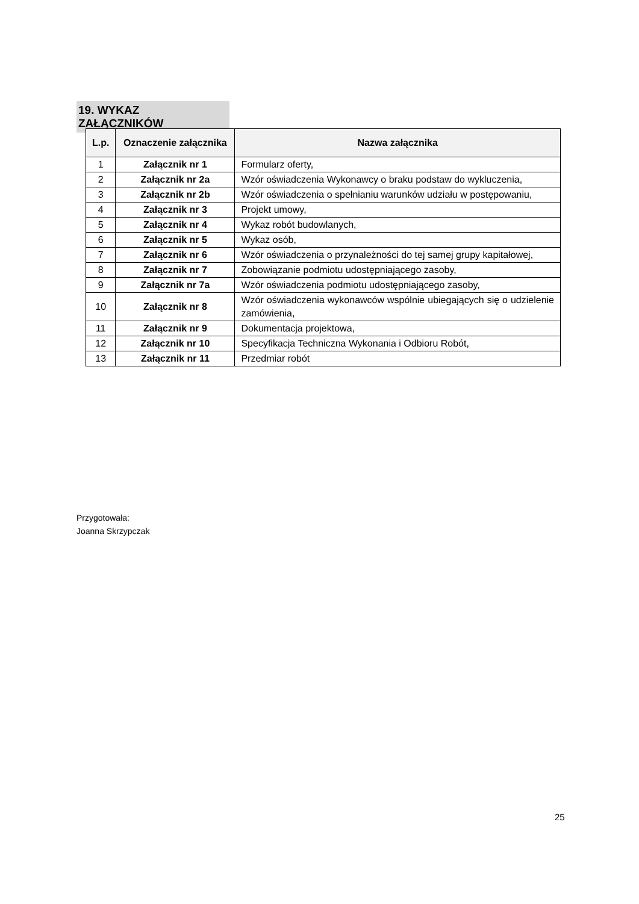19. WYKAZ ZAŁĄCZNIKÓW
| L.p. | Oznaczenie załącznika | Nazwa załącznika |
| --- | --- | --- |
| 1 | Załącznik nr 1 | Formularz oferty, |
| 2 | Załącznik nr 2a | Wzór oświadczenia Wykonawcy o braku podstaw do wykluczenia, |
| 3 | Załącznik nr 2b | Wzór oświadczenia o spełnianiu warunków udziału w postępowaniu, |
| 4 | Załącznik nr 3 | Projekt umowy, |
| 5 | Załącznik nr 4 | Wykaz robót budowlanych, |
| 6 | Załącznik nr 5 | Wykaz osób, |
| 7 | Załącznik nr 6 | Wzór oświadczenia o przynależności do tej samej grupy kapitałowej, |
| 8 | Załącznik nr 7 | Zobowiązanie podmiotu udostępniającego zasoby, |
| 9 | Załącznik nr 7a | Wzór oświadczenia podmiotu udostępniającego zasoby, |
| 10 | Załącznik nr 8 | Wzór oświadczenia wykonawców wspólnie ubiegających się o udzielenie zamówienia, |
| 11 | Załącznik nr 9 | Dokumentacja projektowa, |
| 12 | Załącznik nr 10 | Specyfikacja Techniczna Wykonania i Odbioru Robót, |
| 13 | Załącznik nr 11 | Przedmiar robót |
Przygotowała:
Joanna Skrzypczak
25